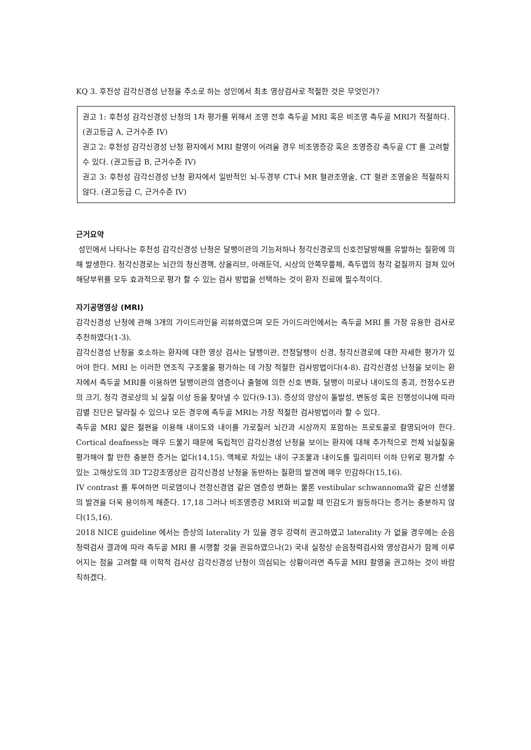KQ 3. 후천성 감각신경성 난청을 주소로 하는 성인에서 최초 영상검사로 적절한 것은 무엇인가?
권고 1: 후천성 감각신경성 난청의 1차 평가를 위해서 조영 전후 측두골 MRI 혹은 비조영 측두골 MRI가 적절하다. (권고등급 A, 근거수준 IV)
권고 2: 후천성 감각신경성 난청 환자에서 MRI 촬영이 어려울 경우 비조영증강 혹은 조영증강 측두골 CT 를 고려할 수 있다. (권고등급 B, 근거수준 IV)
권고 3: 후천성 감각신경성 난청 환자에서 일반적인 뇌-두경부 CT나 MR 혈관조영술, CT 혈관 조영술은 적절하지 않다. (권고등급 C, 근거수준 IV)
근거요약
성인에서 나타나는 후천성 감각신경성 난청은 달팽이관의 기능저하나 청각신경로의 신호전달방해를 유발하는 질환에 의해 발생한다. 청각신경로는 뇌간의 청신경핵, 상올리브, 아래둔덕, 시상의 안쪽무릎체, 측두엽의 청각 겉질까지 걸쳐 있어 해당부위를 모두 효과적으로 평가 할 수 있는 검사 방법을 선택하는 것이 환자 진료에 필수적이다.
자기공명영상 (MRI)
감각신경성 난청에 관해 3개의 가이드라인을 리뷰하였으며 모든 가이드라인에서는 측두골 MRI 를 가장 유용한 검사로 추천하였다(1-3).
감각신경성 난청을 호소하는 환자에 대한 영상 검사는 달팽이관, 전정달팽이 신경, 청각신경로에 대한 자세한 평가가 있어야 한다. MRI 는 이러한 연조직 구조물을 평가하는 데 가장 적절한 검사방법이다(4-8). 감각신경성 난청을 보이는 환자에서 측두골 MRI를 이용하면 달팽이관의 염증이나 출혈에 의한 신호 변화, 달팽이 미로나 내이도의 종괴, 전정수도관의 크기, 청각 경로상의 뇌 실질 이상 등을 찾아낼 수 있다(9-13). 증상의 양상이 돌발성, 변동성 혹은 진행성이냐에 따라 감별 진단은 달라질 수 있으나 모든 경우에 측두골 MRI는 가장 적절한 검사방법이라 할 수 있다.
측두골 MRI 얇은 절편을 이용해 내이도와 내이를 가로질러 뇌간과 시상까지 포함하는 프로토콜로 촬영되어야 한다. Cortical deafness는 매우 드물기 때문에 독립적인 감각신경성 난청을 보이는 환자에 대해 추가적으로 전체 뇌실질을 평가해야 할 만한 충분한 증거는 없다(14,15). 액체로 차있는 내이 구조물과 내이도를 밀리미터 이하 단위로 평가할 수 있는 고해상도의 3D T2강조영상은 감각신경성 난청을 동반하는 질환의 발견에 매우 민감하다(15,16).
IV contrast 를 투여하면 미로염이나 전정신경염 같은 염증성 변화는 물론 vestibular schwannoma와 같은 신생물의 발견을 더욱 용이하게 해준다. 17,18 그러나 비조영증강 MRI와 비교할 때 민감도가 월등하다는 증거는 충분하지 않다(15,16).
2018 NICE guideline 에서는 증상의 laterality 가 있을 경우 강력히 권고하였고 laterality 가 없을 경우에는 순음청력검사 결과에 따라 측두골 MRI 를 시행할 것을 권유하였으나(2) 국내 실정상 순음청력검사와 영상검사가 함께 이루어지는 점을 고려할 때 이학적 검사상 감각신경성 난청이 의심되는 상황이라면 측두골 MRI 촬영을 권고하는 것이 바람직하겠다.